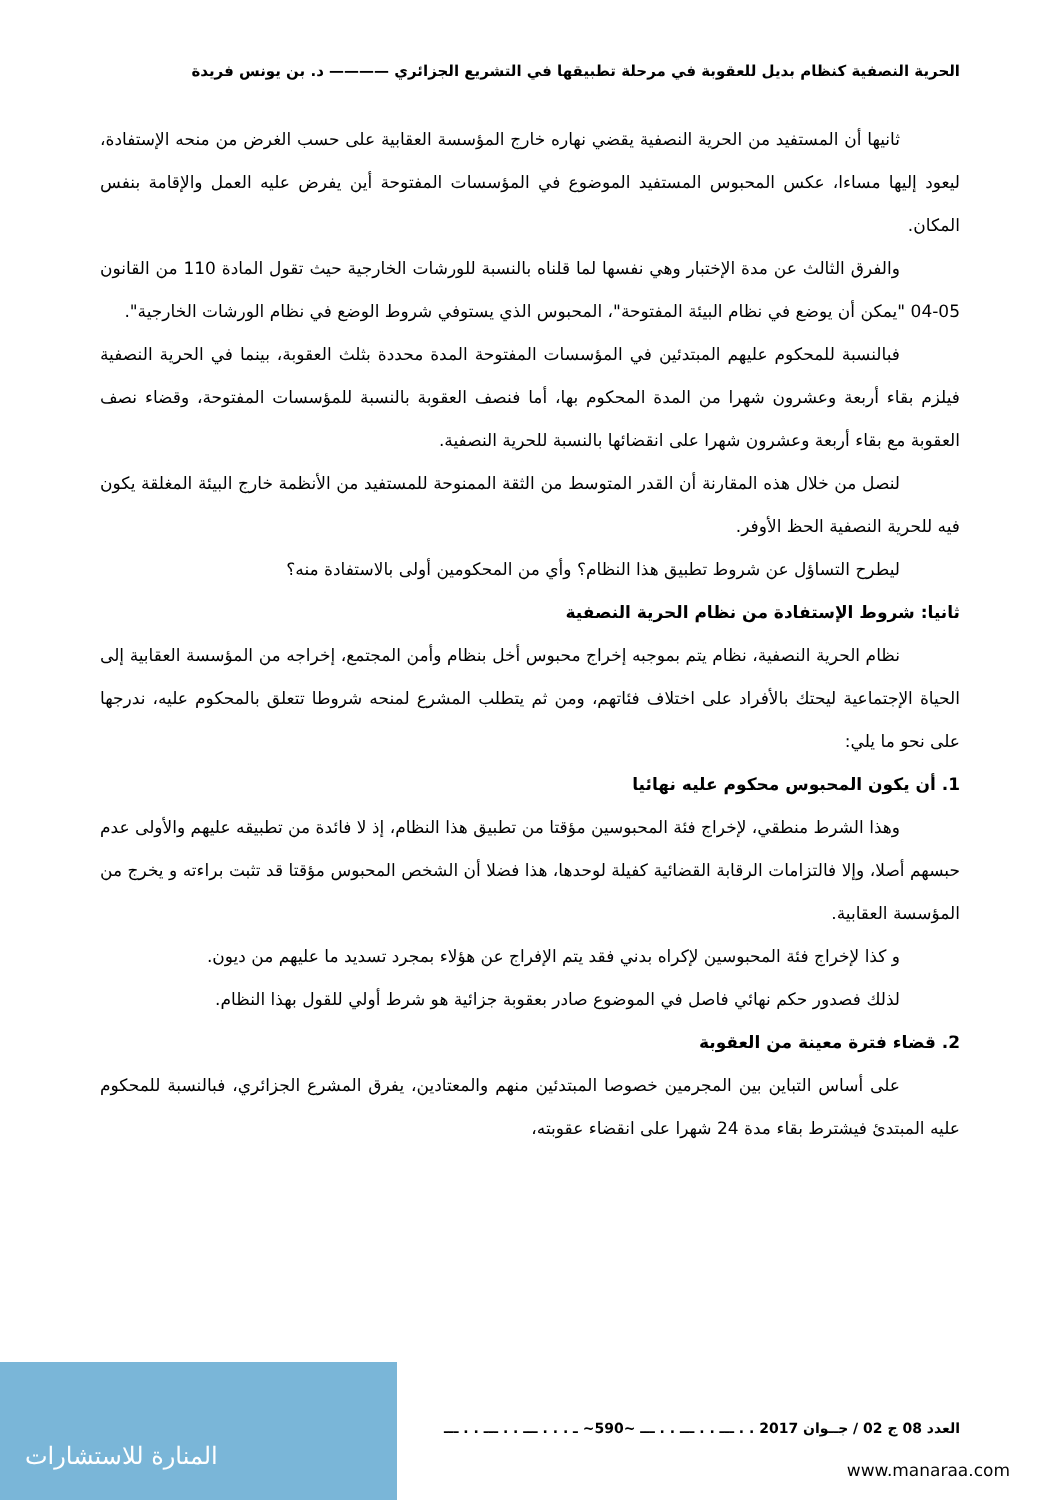الحرية النصفية كنظام بديل للعقوبة في مرحلة تطبيقها في التشريع الجزائري ———— د. بن يونس فريدة
ثانيها أن المستفيد من الحرية النصفية يقضي نهاره خارج المؤسسة العقابية على حسب الغرض من منحه الإستفادة، ليعود إليها مساءا، عكس المحبوس المستفيد الموضوع في المؤسسات المفتوحة أين يفرض عليه العمل والإقامة بنفس المكان.
والفرق الثالث عن مدة الإختبار وهي نفسها لما قلناه بالنسبة للورشات الخارجية حيث تقول المادة 110 من القانون 05-04 "يمكن أن يوضع في نظام البيئة المفتوحة"، المحبوس الذي يستوفي شروط الوضع في نظام الورشات الخارجية".
فبالنسبة للمحكوم عليهم المبتدئين في المؤسسات المفتوحة المدة محددة بثلث العقوبة، بينما في الحرية النصفية فيلزم بقاء أربعة وعشرون شهرا من المدة المحكوم بها، أما فنصف العقوبة بالنسبة للمؤسسات المفتوحة، وقضاء نصف العقوبة مع بقاء أربعة وعشرون شهرا على انقضائها بالنسبة للحرية النصفية.
لنصل من خلال هذه المقارنة أن القدر المتوسط من الثقة الممنوحة للمستفيد من الأنظمة خارج البيئة المغلقة يكون فيه للحرية النصفية الحظ الأوفر.
ليطرح التساؤل عن شروط تطبيق هذا النظام؟ وأي من المحكومين أولى بالاستفادة منه؟
ثانيا: شروط الإستفادة من نظام الحرية النصفية
نظام الحرية النصفية، نظام يتم بموجبه إخراج محبوس أخل بنظام وأمن المجتمع، إخراجه من المؤسسة العقابية إلى الحياة الإجتماعية ليحتك بالأفراد على اختلاف فئاتهم، ومن ثم يتطلب المشرع لمنحه شروطا تتعلق بالمحكوم عليه، ندرجها على نحو ما يلي:
1. أن يكون المحبوس محكوم عليه نهائيا
وهذا الشرط منطقي، لإخراج فئة المحبوسين مؤقتا من تطبيق هذا النظام، إذ لا فائدة من تطبيقه عليهم والأولى عدم حبسهم أصلا، وإلا فالتزامات الرقابة القضائية كفيلة لوحدها، هذا فضلا أن الشخص المحبوس مؤقتا قد تثبت براءته و يخرج من المؤسسة العقابية.
و كذا لإخراج فئة المحبوسين لإكراه بدني فقد يتم الإفراج عن هؤلاء بمجرد تسديد ما عليهم من ديون.
لذلك فصدور حكم نهائي فاصل في الموضوع صادر بعقوبة جزائية هو شرط أولي للقول بهذا النظام.
2. قضاء فترة معينة من العقوبة
على أساس التباين بين المجرمين خصوصا المبتدئين منهم والمعتادين، يفرق المشرع الجزائري، فبالنسبة للمحكوم عليه المبتدئ فيشترط بقاء مدة 24 شهرا على انقضاء عقوبته،
العدد 08 ج 02 / جــوان 2017 . . ـــ . . ـــ . . ـــ ~590~ ـ . . . ـــ . . ـــ . . ـــ
المنارة للاستشارات
www.manaraa.com